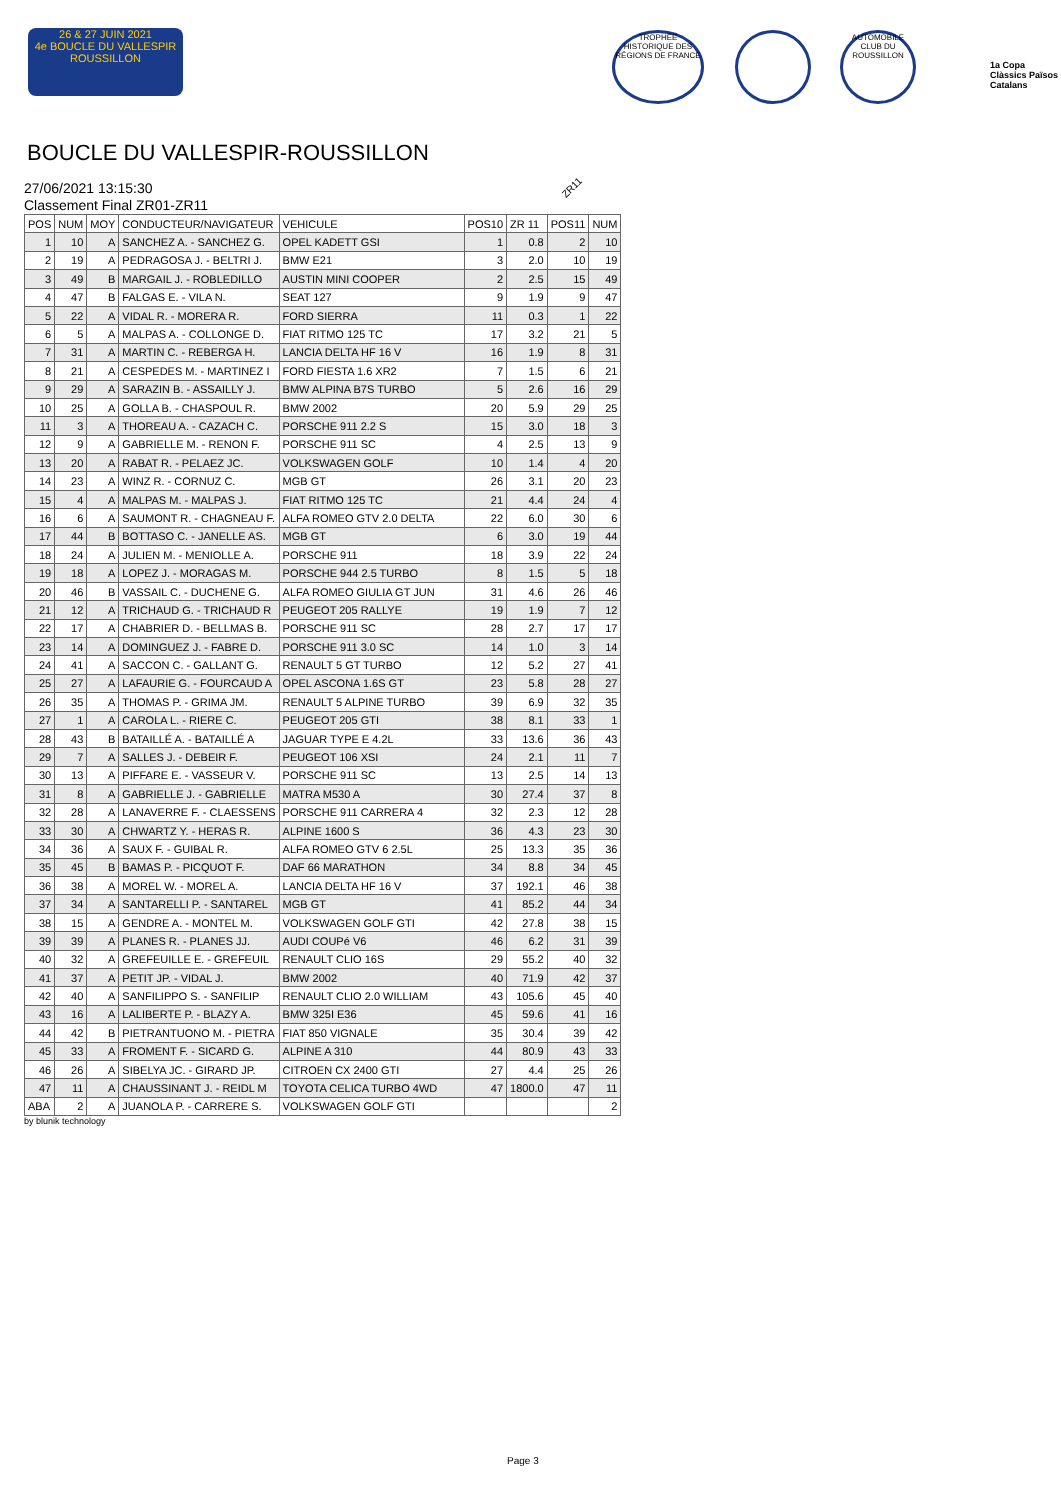26 & 27 JUIN 2021
4e BOUCLE DU VALLESPIR ROUSSILLON
TROPHÉE HISTORIQUE DES RÉGIONS DE FRANCE
AUTOMOBILE CLUB DU ROUSSILLON
1a Copa Clàssics Països Catalans
BOUCLE DU VALLESPIR-ROUSSILLON
27/06/2021 13:15:30
Classement Final ZR01-ZR11
ZR11
| POS | NUM | MOY | CONDUCTEUR/NAVIGATEUR | VEHICULE | POS10 | ZR 11 | POS11 | NUM |
| --- | --- | --- | --- | --- | --- | --- | --- | --- |
| 1 | 10 | A | SANCHEZ A. - SANCHEZ G. | OPEL KADETT GSI | 1 | 0.8 | 2 | 10 |
| 2 | 19 | A | PEDRAGOSA J. - BELTRI J. | BMW E21 | 3 | 2.0 | 10 | 19 |
| 3 | 49 | B | MARGAIL J. - ROBLEDILLO | AUSTIN MINI COOPER | 2 | 2.5 | 15 | 49 |
| 4 | 47 | B | FALGAS E. - VILA N. | SEAT 127 | 9 | 1.9 | 9 | 47 |
| 5 | 22 | A | VIDAL R. - MORERA R. | FORD SIERRA | 11 | 0.3 | 1 | 22 |
| 6 | 5 | A | MALPAS A. - COLLONGE D. | FIAT RITMO 125 TC | 17 | 3.2 | 21 | 5 |
| 7 | 31 | A | MARTIN C. - REBERGA H. | LANCIA DELTA HF 16 V | 16 | 1.9 | 8 | 31 |
| 8 | 21 | A | CESPEDES M. - MARTINEZ I | FORD FIESTA 1.6 XR2 | 7 | 1.5 | 6 | 21 |
| 9 | 29 | A | SARAZIN B. - ASSAILLY J. | BMW ALPINA B7S TURBO | 5 | 2.6 | 16 | 29 |
| 10 | 25 | A | GOLLA B. - CHASPOUL R. | BMW 2002 | 20 | 5.9 | 29 | 25 |
| 11 | 3 | A | THOREAU A. - CAZACH C. | PORSCHE 911 2.2 S | 15 | 3.0 | 18 | 3 |
| 12 | 9 | A | GABRIELLE M. - RENON F. | PORSCHE 911 SC | 4 | 2.5 | 13 | 9 |
| 13 | 20 | A | RABAT R. - PELAEZ JC. | VOLKSWAGEN GOLF | 10 | 1.4 | 4 | 20 |
| 14 | 23 | A | WINZ R. - CORNUZ C. | MGB GT | 26 | 3.1 | 20 | 23 |
| 15 | 4 | A | MALPAS M. - MALPAS J. | FIAT RITMO 125 TC | 21 | 4.4 | 24 | 4 |
| 16 | 6 | A | SAUMONT R. - CHAGNEAU F. | ALFA ROMEO GTV 2.0 DELTA | 22 | 6.0 | 30 | 6 |
| 17 | 44 | B | BOTTASO C. - JANELLE AS. | MGB GT | 6 | 3.0 | 19 | 44 |
| 18 | 24 | A | JULIEN M. - MENIOLLE A. | PORSCHE 911 | 18 | 3.9 | 22 | 24 |
| 19 | 18 | A | LOPEZ J. - MORAGAS M. | PORSCHE 944 2.5 TURBO | 8 | 1.5 | 5 | 18 |
| 20 | 46 | B | VASSAIL C. - DUCHENE G. | ALFA ROMEO GIULIA GT JUN | 31 | 4.6 | 26 | 46 |
| 21 | 12 | A | TRICHAUD G. - TRICHAUD R | PEUGEOT 205 RALLYE | 19 | 1.9 | 7 | 12 |
| 22 | 17 | A | CHABRIER D. - BELLMAS B. | PORSCHE 911 SC | 28 | 2.7 | 17 | 17 |
| 23 | 14 | A | DOMINGUEZ J. - FABRE D. | PORSCHE 911 3.0 SC | 14 | 1.0 | 3 | 14 |
| 24 | 41 | A | SACCON C. - GALLANT G. | RENAULT 5 GT TURBO | 12 | 5.2 | 27 | 41 |
| 25 | 27 | A | LAFAURIE G. - FOURCAUD A | OPEL ASCONA 1.6S GT | 23 | 5.8 | 28 | 27 |
| 26 | 35 | A | THOMAS P. - GRIMA JM. | RENAULT 5 ALPINE TURBO | 39 | 6.9 | 32 | 35 |
| 27 | 1 | A | CAROLA L. - RIERE C. | PEUGEOT 205 GTI | 38 | 8.1 | 33 | 1 |
| 28 | 43 | B | BATAILLÉ A. - BATAILLÉ A | JAGUAR TYPE E 4.2L | 33 | 13.6 | 36 | 43 |
| 29 | 7 | A | SALLES J. - DEBEIR F. | PEUGEOT 106 XSI | 24 | 2.1 | 11 | 7 |
| 30 | 13 | A | PIFFARE E. - VASSEUR V. | PORSCHE 911 SC | 13 | 2.5 | 14 | 13 |
| 31 | 8 | A | GABRIELLE J. - GABRIELLE | MATRA M530 A | 30 | 27.4 | 37 | 8 |
| 32 | 28 | A | LANAVERRE F. - CLAESSENS | PORSCHE 911 CARRERA 4 | 32 | 2.3 | 12 | 28 |
| 33 | 30 | A | CHWARTZ Y. - HERAS R. | ALPINE 1600 S | 36 | 4.3 | 23 | 30 |
| 34 | 36 | A | SAUX F. - GUIBAL R. | ALFA ROMEO GTV 6 2.5L | 25 | 13.3 | 35 | 36 |
| 35 | 45 | B | BAMAS P. - PICQUOT F. | DAF 66 MARATHON | 34 | 8.8 | 34 | 45 |
| 36 | 38 | A | MOREL W. - MOREL A. | LANCIA DELTA HF 16 V | 37 | 192.1 | 46 | 38 |
| 37 | 34 | A | SANTARELLI P. - SANTAREL | MGB GT | 41 | 85.2 | 44 | 34 |
| 38 | 15 | A | GENDRE A. - MONTEL M. | VOLKSWAGEN GOLF GTI | 42 | 27.8 | 38 | 15 |
| 39 | 39 | A | PLANES R. - PLANES JJ. | AUDI COUPé V6 | 46 | 6.2 | 31 | 39 |
| 40 | 32 | A | GREFEUILLE E. - GREFEUIL | RENAULT CLIO 16S | 29 | 55.2 | 40 | 32 |
| 41 | 37 | A | PETIT JP. - VIDAL J. | BMW 2002 | 40 | 71.9 | 42 | 37 |
| 42 | 40 | A | SANFILIPPO S. - SANFILIP | RENAULT CLIO 2.0 WILLIAM | 43 | 105.6 | 45 | 40 |
| 43 | 16 | A | LALIBERTE P. - BLAZY A. | BMW 325I E36 | 45 | 59.6 | 41 | 16 |
| 44 | 42 | B | PIETRANTUONO M. - PIETRA | FIAT 850 VIGNALE | 35 | 30.4 | 39 | 42 |
| 45 | 33 | A | FROMENT F. - SICARD G. | ALPINE A 310 | 44 | 80.9 | 43 | 33 |
| 46 | 26 | A | SIBELYA JC. - GIRARD JP. | CITROEN CX 2400 GTI | 27 | 4.4 | 25 | 26 |
| 47 | 11 | A | CHAUSSINANT J. - REIDL M | TOYOTA CELICA TURBO 4WD | 47 | 1800.0 | 47 | 11 |
| ABA | 2 | A | JUANOLA P. - CARRERE S. | VOLKSWAGEN GOLF GTI | | | | 2 |
by blunik technology
Page 3